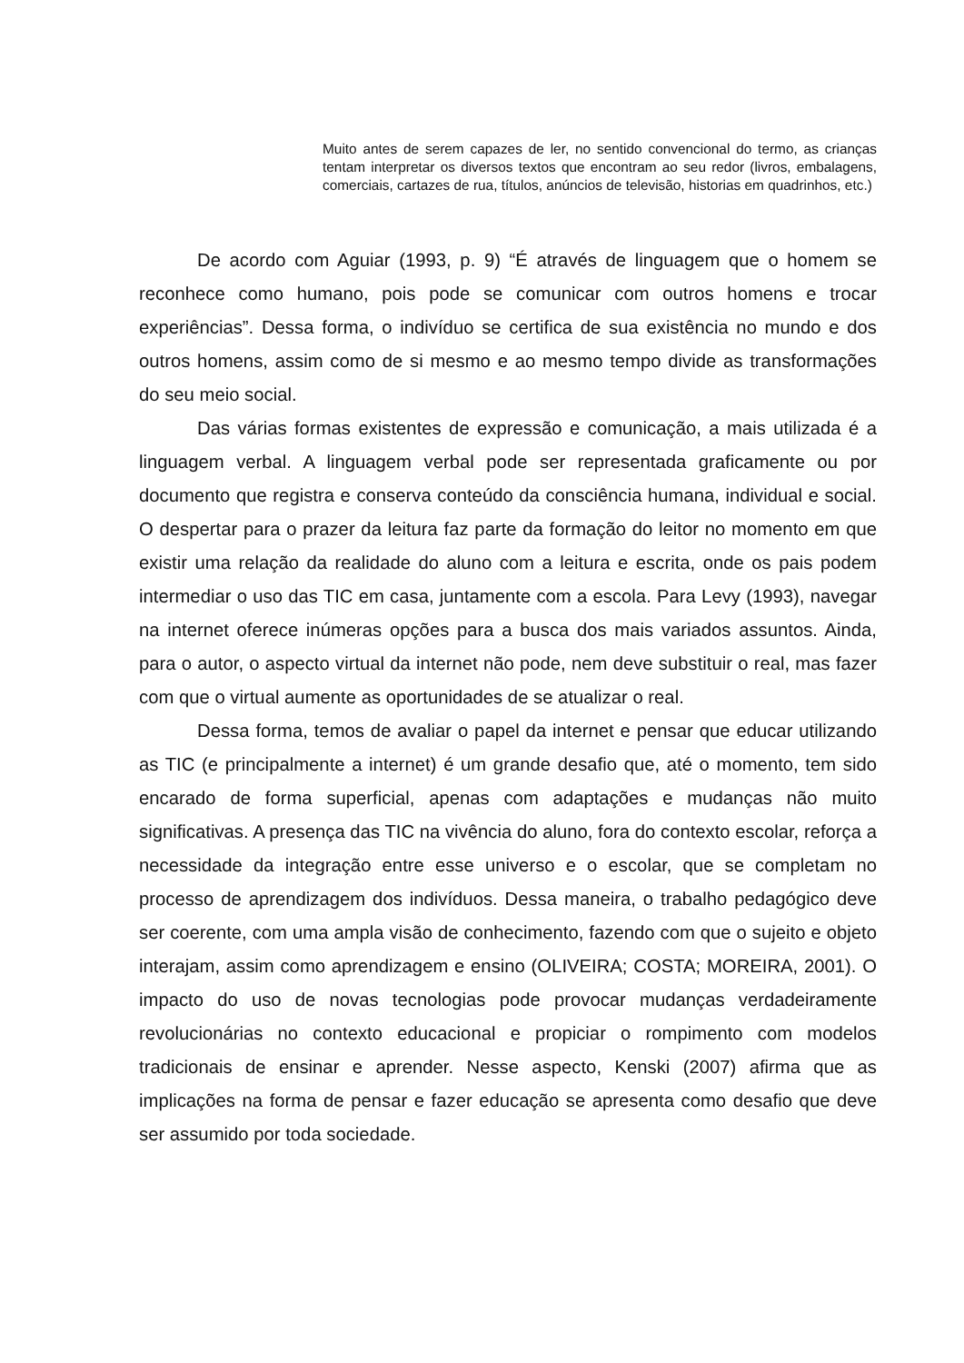Muito antes de serem capazes de ler, no sentido convencional do termo, as crianças tentam interpretar os diversos textos que encontram ao seu redor (livros, embalagens, comerciais, cartazes de rua, títulos, anúncios de televisão, historias em quadrinhos, etc.)
De acordo com Aguiar (1993, p. 9) “É através de linguagem que o homem se reconhece como humano, pois pode se comunicar com outros homens e trocar experiências”. Dessa forma, o indivíduo se certifica de sua existência no mundo e dos outros homens, assim como de si mesmo e ao mesmo tempo divide as transformações do seu meio social.
Das várias formas existentes de expressão e comunicação, a mais utilizada é a linguagem verbal. A linguagem verbal pode ser representada graficamente ou por documento que registra e conserva conteúdo da consciência humana, individual e social. O despertar para o prazer da leitura faz parte da formação do leitor no momento em que existir uma relação da realidade do aluno com a leitura e escrita, onde os pais podem intermediar o uso das TIC em casa, juntamente com a escola. Para Levy (1993), navegar na internet oferece inúmeras opções para a busca dos mais variados assuntos. Ainda, para o autor, o aspecto virtual da internet não pode, nem deve substituir o real, mas fazer com que o virtual aumente as oportunidades de se atualizar o real.
Dessa forma, temos de avaliar o papel da internet e pensar que educar utilizando as TIC (e principalmente a internet) é um grande desafio que, até o momento, tem sido encarado de forma superficial, apenas com adaptações e mudanças não muito significativas. A presença das TIC na vivência do aluno, fora do contexto escolar, reforça a necessidade da integração entre esse universo e o escolar, que se completam no processo de aprendizagem dos indivíduos. Dessa maneira, o trabalho pedagógico deve ser coerente, com uma ampla visão de conhecimento, fazendo com que o sujeito e objeto interajam, assim como aprendizagem e ensino (OLIVEIRA; COSTA; MOREIRA, 2001). O impacto do uso de novas tecnologias pode provocar mudanças verdadeiramente revolucionárias no contexto educacional e propiciar o rompimento com modelos tradicionais de ensinar e aprender. Nesse aspecto, Kenski (2007) afirma que as implicações na forma de pensar e fazer educação se apresenta como desafio que deve ser assumido por toda sociedade.